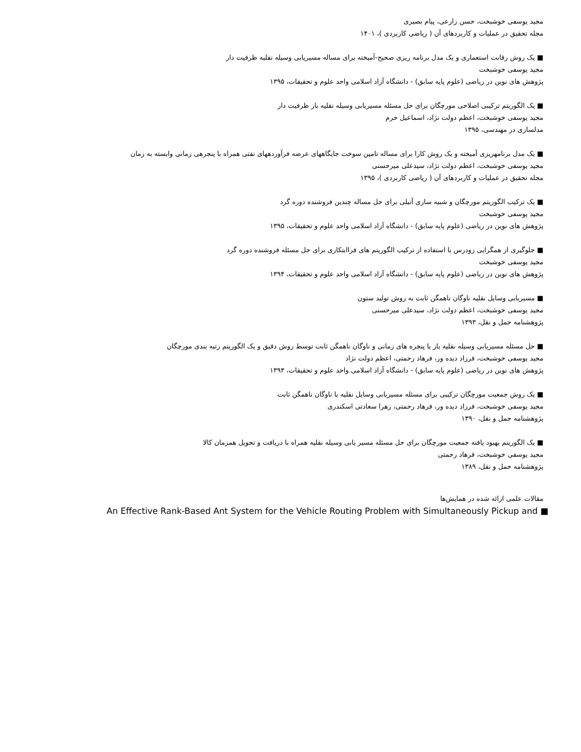مجید یوسفی خوشبخت، حسن زارعی، پیام بصیری
مجله تحقیق در عملیات و کاربردهای آن ( ریاضی کاربردی )، ۱۴۰۱
■ یک روش رقابت استعماری و یک مدل برنامه ریزی صحیح-آمیخته برای مساله مسیریابی وسیله نقلیه ظرفیت دار
مجید یوسفی خوشبخت
پژوهش های نوین در ریاضی (علوم پایه سابق) - دانشگاه آزاد اسلامی واحد علوم و تحقیقات، ۱۳۹۵
■ یک الگوریتم ترکیبی اصلاحی مورچگان برای حل مسئله مسیریابی وسیله نقلیه باز ظرفیت دار
مجید یوسفی خوشبخت، اعظم دولت نژاد، اسماعیل خرم
مدلسازی در مهندسی، ۱۳۹۵
■ یک مدل برنامهریزی آمیخته و یک روش کارا برای مساله تامین سوخت جایگاههای عرضه فرآوردههای نفتی همراه با پنجرهی زمانی وابسته به زمان
مجید یوسفی خوشبخت، اعظم دولت نژاد، سیدعلی میرحسنی
مجله تحقیق در عملیات و کاربردهای آن ( ریاضی کاربردی )، ۱۳۹۵
■ یک ترکیب الگوریتم مورچگان و شبیه سازی آنیلی برای حل مساله چندین فروشنده دوره گرد
مجید یوسفی خوشبخت
پژوهش های نوین در ریاضی (علوم پایه سابق) - دانشگاه آزاد اسلامی واحد علوم و تحقیقات، ۱۳۹۵
■ جلوگیری از همگرایی زودرس با استفاده از ترکیب الگوریتم های فراابتکاری برای حل مسئله فروشنده دوره گرد
مجید یوسفی خوشبخت
پژوهش های نوین در ریاضی (علوم پایه سابق) - دانشگاه آزاد اسلامی واحد علوم و تحقیقات، ۱۳۹۴
■ مسیریابی وسایل نقلیه ناوگان ناهمگن ثابت به روش تولید ستون
مجید یوسفی خوشبخت، اعظم دولت نژاد، سیدعلی میرحسنی
پژوهشنامه حمل و نقل، ۱۳۹۳
■ حل مسئله مسیریابی وسیله نقلیه باز با پنجره های زمانی و ناوگان ناهمگن ثابت توسط روش دقیق و یک الگوریتم رتبه بندی مورچگان
مجید یوسفی خوشبخت، فرزاد دیده ور، فرهاد رحمتی، اعظم دولت نژاد
پژوهش های نوین در ریاضی (علوم پایه سابق) - دانشگاه آزاد اسلامی واحد علوم و تحقیقات، ۱۳۹۳
■ یک روش جمعیت مورچگان ترکیبی برای مسئله مسیریابی وسایل نقلیه با ناوگان ناهمگن ثابت
مجید یوسفی خوشبخت، فرزاد دیده ور، فرهاد رحمتی، زهرا سعادتی اسکندری
پژوهشنامه حمل و نقل، ۱۳۹۰
■ یک الگوریتم بهبود یافته جمعیت مورچگان برای حل مسئله مسیر یابی وسیله نقلیه همراه با دریافت و تحویل همزمان کالا
مجید یوسفی خوشبخت، فرهاد رحمتی
پژوهشنامه حمل و نقل، ۱۳۸۹
مقالات علمی ارائه شده در همایش‌ها
An Effective Rank-Based Ant System for the Vehicle Routing Problem with Simultaneously Pickup and ■